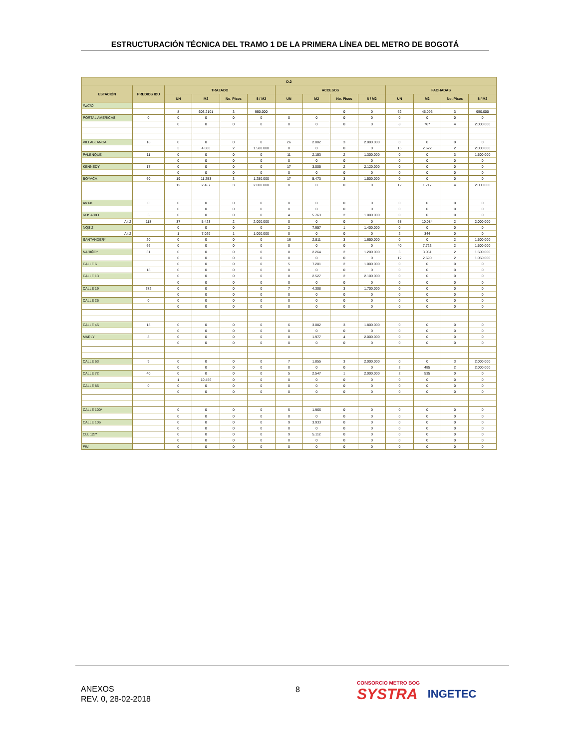ESTRUCTURACIÓN TÉCNICA DEL TRAMO 1 DE LA PRIMERA LÍNEA DEL METRO DE BOGOTÁ
| D.2 | | | | | | | | | | | | | |
| --- | --- | --- | --- | --- | --- | --- | --- | --- | --- | --- | --- | --- | --- |
| ESTACIÓN | PREDIOS IDU | TRAZADO | | | | ACCESOS | | | | FACHADAS | | | |
| | | UN | M2 | No. Pisos | $ / M2 | UN | M2 | No. Pisos | $ / M2 | UN | M2 | No. Pisos | $ / M2 |
| INICIO | | | | | | | | | | | | | |
| | | 8 | 603,2101 | 3 | 950.000 | | | 0 | 0 | 62 | 45.096 | 3 | 950.000 |
| PORTAL AMÉRICAS | 0 | 0 | 0 | 0 | 0 | 0 | 0 | 0 | 0 | 0 | 0 | 0 | 0 |
| | | 0 | 0 | 0 | 0 | 0 | 0 | 0 | 0 | 8 | 767 | 4 | 2.000.000 |
| VILLABLANCA | 18 | 0 | 0 | 0 | 0 | 26 | 2.082 | 3 | 2.000.000 | 0 | 0 | 0 | 0 |
| | | 3 | 4.800 | 2 | 1.500.000 | 0 | 0 | 0 | 0 | 15 | 2.622 | 2 | 2.000.000 |
| PALENQUE | 11 | 0 | 0 | 0 | 0 | 11 | 2.153 | 2 | 1.300.000 | 0 | 0 | 3 | 1.500.000 |
| | | 0 | 0 | 0 | 0 | 0 | 0 | 0 | 0 | 0 | 0 | 0 | 0 |
| KENNEDY | 17 | 0 | 0 | 0 | 0 | 17 | 3.005 | 2 | 2.120.000 | 0 | 0 | 0 | 0 |
| | | 0 | 0 | 0 | 0 | 0 | 0 | 0 | 0 | 0 | 0 | 0 | 0 |
| BOYACÁ | 60 | 19 | 11.253 | 3 | 1.250.000 | 17 | 5.473 | 3 | 1.500.000 | 0 | 0 | 0 | 0 |
| | | 12 | 2.467 | 3 | 2.000.000 | 0 | 0 | 0 | 0 | 12 | 1.717 | 4 | 2.000.000 |
| AV 68 | 0 | 0 | 0 | 0 | 0 | 0 | 0 | 0 | 0 | 0 | 0 | 0 | 0 |
| | | 0 | 0 | 0 | 0 | 0 | 0 | 0 | 0 | 0 | 0 | 0 | 0 |
| ROSARIO | 5 | 0 | 0 | 0 | 0 | 4 | 5.763 | 2 | 1.000.000 | 0 | 0 | 0 | 0 |
| Alt 2 | 118 | 37 | 5.423 | 2 | 2.000.000 | 0 | 0 | 0 | 0 | 68 | 10.084 | 2 | 2.000.000 |
| NQS 2 | | 0 | 0 | 0 | 0 | 2 | 7.957 | 1 | 1.400.000 | 0 | 0 | 0 | 0 |
| Alt 2 | | 1 | 7.029 | 1 | 1.000.000 | 0 | 0 | 0 | 0 | 2 | 344 | 0 | 0 |
| SANTANDER* | 20 | 0 | 0 | 0 | 0 | 16 | 2.811 | 3 | 1.650.000 | 0 | 0 | 2 | 1.500.000 |
| | 66 | 0 | 0 | 0 | 0 | 0 | 0 | 0 | 0 | 40 | 7.723 | 2 | 1.500.000 |
| NARIÑO* | 31 | 0 | 0 | 0 | 0 | 8 | 2.264 | 2 | 1.200.000 | 6 | 3.061 | 2 | 1.500.000 |
| | | 0 | 0 | 0 | 0 | 0 | 0 | 0 | 0 | 12 | 2.690 | 2 | 1.050.000 |
| CALLE 6 | | 0 | 0 | 0 | 0 | 5 | 7.201 | 2 | 1.000.000 | 0 | 0 | 0 | 0 |
| | 18 | 0 | 0 | 0 | 0 | 0 | 0 | 0 | 0 | 0 | 0 | 0 | 0 |
| CALLE 13 | | 0 | 0 | 0 | 0 | 8 | 2.527 | 2 | 2.100.000 | 0 | 0 | 0 | 0 |
| | | 0 | 0 | 0 | 0 | 0 | 0 | 0 | 0 | 0 | 0 | 0 | 0 |
| CALLE 19 | 372 | 0 | 0 | 0 | 0 | 7 | 4.308 | 3 | 1.700.000 | 0 | 0 | 0 | 0 |
| | | 0 | 0 | 0 | 0 | 0 | 0 | 0 | 0 | 0 | 0 | 0 | 0 |
| CALLE 26 | 0 | 0 | 0 | 0 | 0 | 0 | 0 | 0 | 0 | 0 | 0 | 0 | 0 |
| | | 0 | 0 | 0 | 0 | 0 | 0 | 0 | 0 | 0 | 0 | 0 | 0 |
| CALLE 45 | 18 | 0 | 0 | 0 | 0 | 6 | 3.082 | 3 | 1.800.000 | 0 | 0 | 0 | 0 |
| | | 0 | 0 | 0 | 0 | 0 | 0 | 0 | 0 | 0 | 0 | 0 | 0 |
| MARLY | 8 | 0 | 0 | 0 | 0 | 8 | 1.977 | 4 | 2.000.000 | 0 | 0 | 0 | 0 |
| | | 0 | 0 | 0 | 0 | 0 | 0 | 0 | 0 | 0 | 0 | 0 | 0 |
| CALLE 63 | 9 | 0 | 0 | 0 | 0 | 7 | 1.855 | 3 | 2.000.000 | 0 | 0 | 3 | 2.000.000 |
| | | 0 | 0 | 0 | 0 | 0 | 0 | 0 | 0 | 2 | 485 | 2 | 2.000.000 |
| CALLE 72 | 40 | 0 | 0 | 0 | 0 | 5 | 2.547 | 1 | 2.000.000 | 2 | 535 | 0 | 0 |
| | | 1 | 10.456 | 0 | 0 | 0 | 0 | 0 | 0 | 0 | 0 | 0 | 0 |
| CALLE 85 | 0 | 0 | 0 | 0 | 0 | 0 | 0 | 0 | 0 | 0 | 0 | 0 | 0 |
| | | 0 | 0 | 0 | 0 | 0 | 0 | 0 | 0 | 0 | 0 | 0 | 0 |
| CALLE 100* | | 0 | 0 | 0 | 0 | 5 | 1.966 | 0 | 0 | 0 | 0 | 0 | 0 |
| | | 0 | 0 | 0 | 0 | 0 | 0 | 0 | 0 | 0 | 0 | 0 | 0 |
| CALLE 106 | | 0 | 0 | 0 | 0 | 9 | 3.933 | 0 | 0 | 0 | 0 | 0 | 0 |
| | | 0 | 0 | 0 | 0 | 0 | 0 | 0 | 0 | 0 | 0 | 0 | 0 |
| CLL 127* | | 0 | 0 | 0 | 0 | 9 | 5.112 | 0 | 0 | 0 | 0 | 0 | 0 |
| | | 0 | 0 | 0 | 0 | 0 | 0 | 0 | 0 | 0 | 0 | 0 | 0 |
| FIN | | 0 | 0 | 0 | 0 | 0 | 0 | 0 | 0 | 0 | 0 | 0 | 0 |
ANEXOS
REV. 0, 28-02-2018
8
CONSORCIO METRO BOG
SYSTRA INGETEC